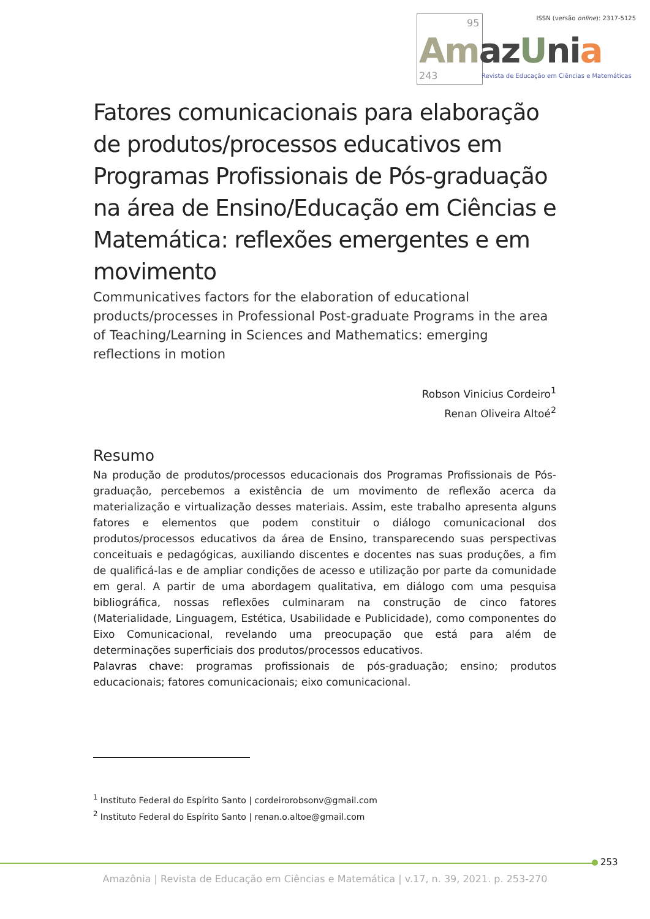95 ISSN (versão online): 2317-5125
Amaz Uni a
243 Revista de Educação em Ciências e Matemáticas
Fatores comunicacionais para elaboração de produtos/processos educativos em Programas Profissionais de Pós-graduação na área de Ensino/Educação em Ciências e Matemática: reflexões emergentes e em movimento
Communicatives factors for the elaboration of educational products/processes in Professional Post-graduate Programs in the area of Teaching/Learning in Sciences and Mathematics: emerging reflections in motion
Robson Vinicius Cordeiro<sup>1</sup>
Renan Oliveira Altoé<sup>2</sup>
Resumo
Na produção de produtos/processos educacionais dos Programas Profissionais de Pós-graduação, percebemos a existência de um movimento de reflexão acerca da materialização e virtualização desses materiais. Assim, este trabalho apresenta alguns fatores e elementos que podem constituir o diálogo comunicacional dos produtos/processos educativos da área de Ensino, transparecendo suas perspectivas conceituais e pedagógicas, auxiliando discentes e docentes nas suas produções, a fim de qualificá-las e de ampliar condições de acesso e utilização por parte da comunidade em geral. A partir de uma abordagem qualitativa, em diálogo com uma pesquisa bibliográfica, nossas reflexões culminaram na construção de cinco fatores (Materialidade, Linguagem, Estética, Usabilidade e Publicidade), como componentes do Eixo Comunicacional, revelando uma preocupação que está para além de determinações superficiais dos produtos/processos educativos.
Palavras chave: programas profissionais de pós-graduação; ensino; produtos educacionais; fatores comunicacionais; eixo comunicacional.
<sup>1</sup> Instituto Federal do Espírito Santo | cordeirorobsonv@gmail.com
<sup>2</sup> Instituto Federal do Espírito Santo | renan.o.altoe@gmail.com
253
Amazônia | Revista de Educação em Ciências e Matemática | v.17, n. 39, 2021. p. 253-270